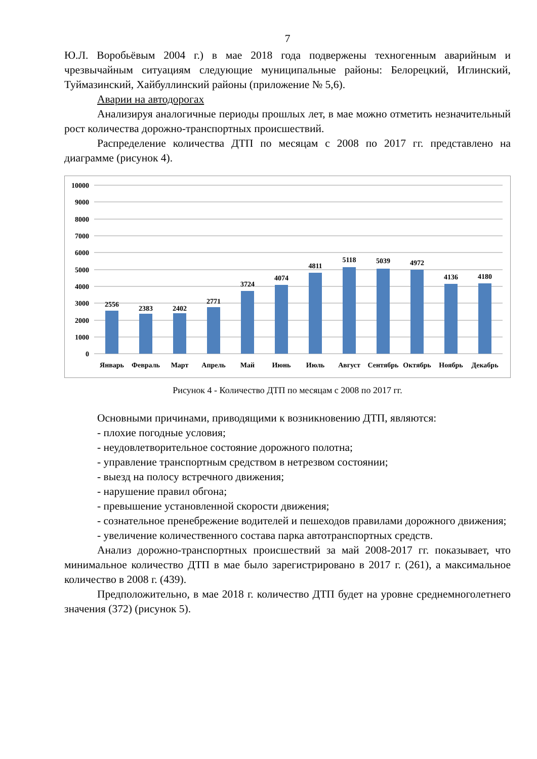7
Ю.Л. Воробьёвым 2004 г.) в мае 2018 года подвержены техногенным аварийным и чрезвычайным ситуациям следующие муниципальные районы: Белорецкий, Иглинский, Туймазинский, Хайбуллинский районы (приложение № 5,6).
Аварии на автодорогах
Анализируя аналогичные периоды прошлых лет, в мае можно отметить незначительный рост количества дорожно-транспортных происшествий.
Распределение количества ДТП по месяцам с 2008 по 2017 гг. представлено на диаграмме (рисунок 4).
10000
9000
8000
7000
6000
5000
4000
3000
2000
1000
0
2556
2383
2402
2771
3724
4074
4811
5118
5039
4972
4136
4180
Январь
Февраль
Март
Апрель
Май
Июнь
Июль
Август
Сентябрь
Октябрь
Ноябрь
Декабрь
Рисунок 4 - Количество ДТП по месяцам с 2008 по 2017 гг.
Основными причинами, приводящими к возникновению ДТП, являются:
- плохие погодные условия;
- неудовлетворительное состояние дорожного полотна;
- управление транспортным средством в нетрезвом состоянии;
- выезд на полосу встречного движения;
- нарушение правил обгона;
- превышение установленной скорости движения;
- сознательное пренебрежение водителей и пешеходов правилами дорожного движения;
- увеличение количественного состава парка автотранспортных средств.
Анализ дорожно-транспортных происшествий за май 2008-2017 гг. показывает, что минимальное количество ДТП в мае было зарегистрировано в 2017 г. (261), а максимальное количество в 2008 г. (439).
Предположительно, в мае 2018 г. количество ДТП будет на уровне среднемноголетнего значения (372) (рисунок 5).